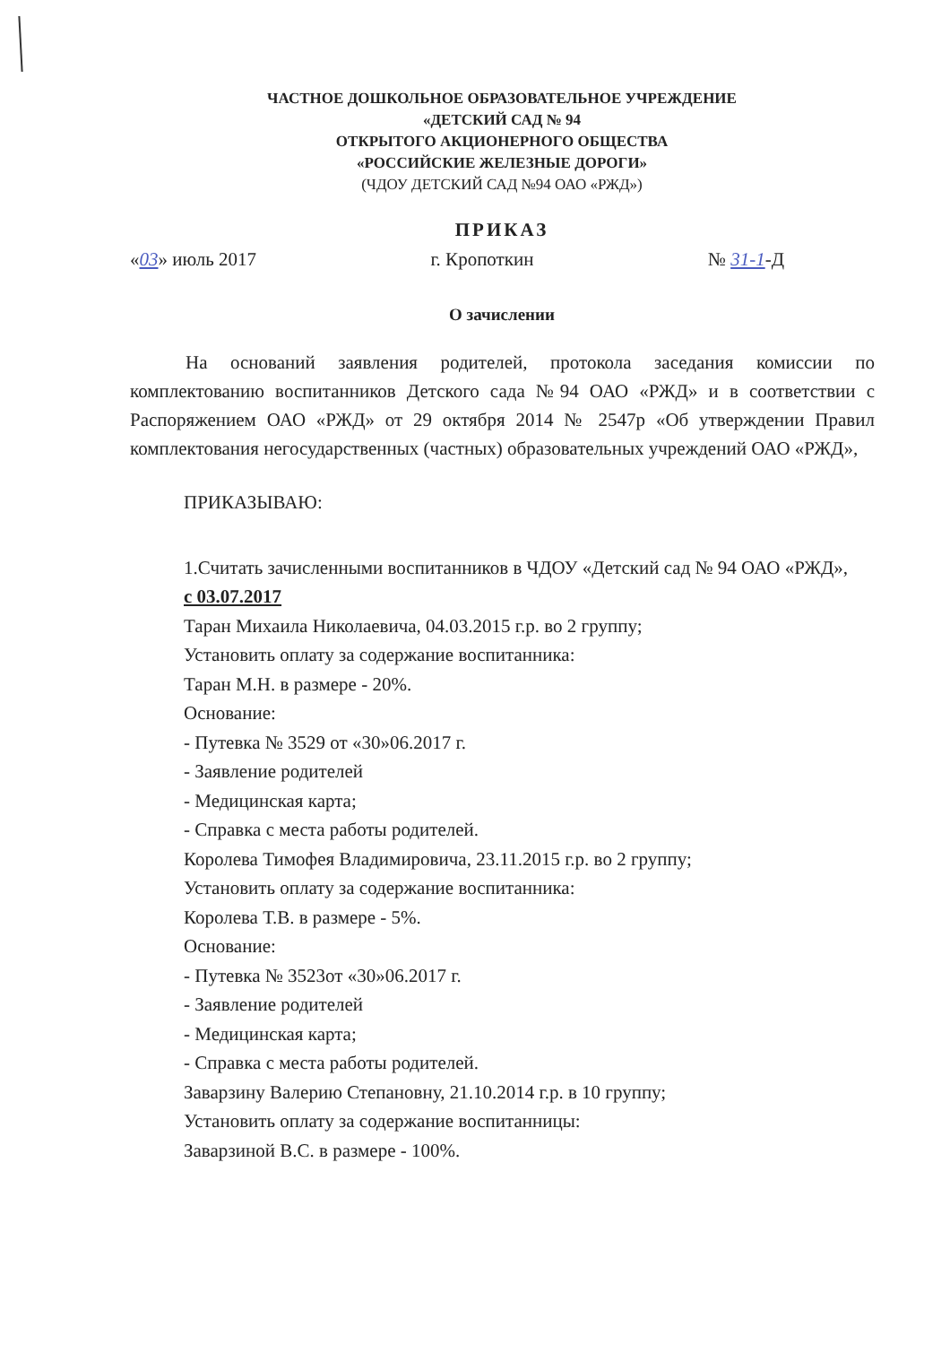ЧАСТНОЕ ДОШКОЛЬНОЕ ОБРАЗОВАТЕЛЬНОЕ УЧРЕЖДЕНИЕ
«ДЕТСКИЙ САД № 94
ОТКРЫТОГО АКЦИОНЕРНОГО ОБЩЕСТВА
«РОССИЙСКИЕ ЖЕЛЕЗНЫЕ ДОРОГИ»
(ЧДОУ ДЕТСКИЙ САД №94 ОАО «РЖД»)
ПРИКАЗ
«03» июль 2017 г. Кропоткин № 31-1-Д
О зачислении
На оснований заявления родителей, протокола заседания комиссии по комплектованию воспитанников Детского сада №94 ОАО «РЖД» и в соответствии с Распоряжением ОАО «РЖД» от 29 октября 2014 № 2547р «Об утверждении Правил комплектования негосударственных (частных) образовательных учреждений ОАО «РЖД»,
ПРИКАЗЫВАЮ:
1.Считать зачисленными воспитанников в ЧДОУ «Детский сад № 94 ОАО «РЖД»,
с 03.07.2017
Таран Михаила Николаевича, 04.03.2015 г.р. во 2 группу;
Установить оплату за содержание воспитанника:
Таран М.Н. в размере - 20%.
Основание:
- Путевка № 3529 от «30»06.2017 г.
- Заявление родителей
- Медицинская карта;
- Справка с места работы родителей.
Королева Тимофея Владимировича, 23.11.2015 г.р. во 2 группу;
Установить оплату за содержание воспитанника:
Королева Т.В. в размере - 5%.
Основание:
- Путевка № 3523от «30»06.2017 г.
- Заявление родителей
- Медицинская карта;
- Справка с места работы родителей.
Заварзину Валерию Степановну, 21.10.2014 г.р. в 10 группу;
Установить оплату за содержание воспитанницы:
Заварзиной В.С. в размере - 100%.